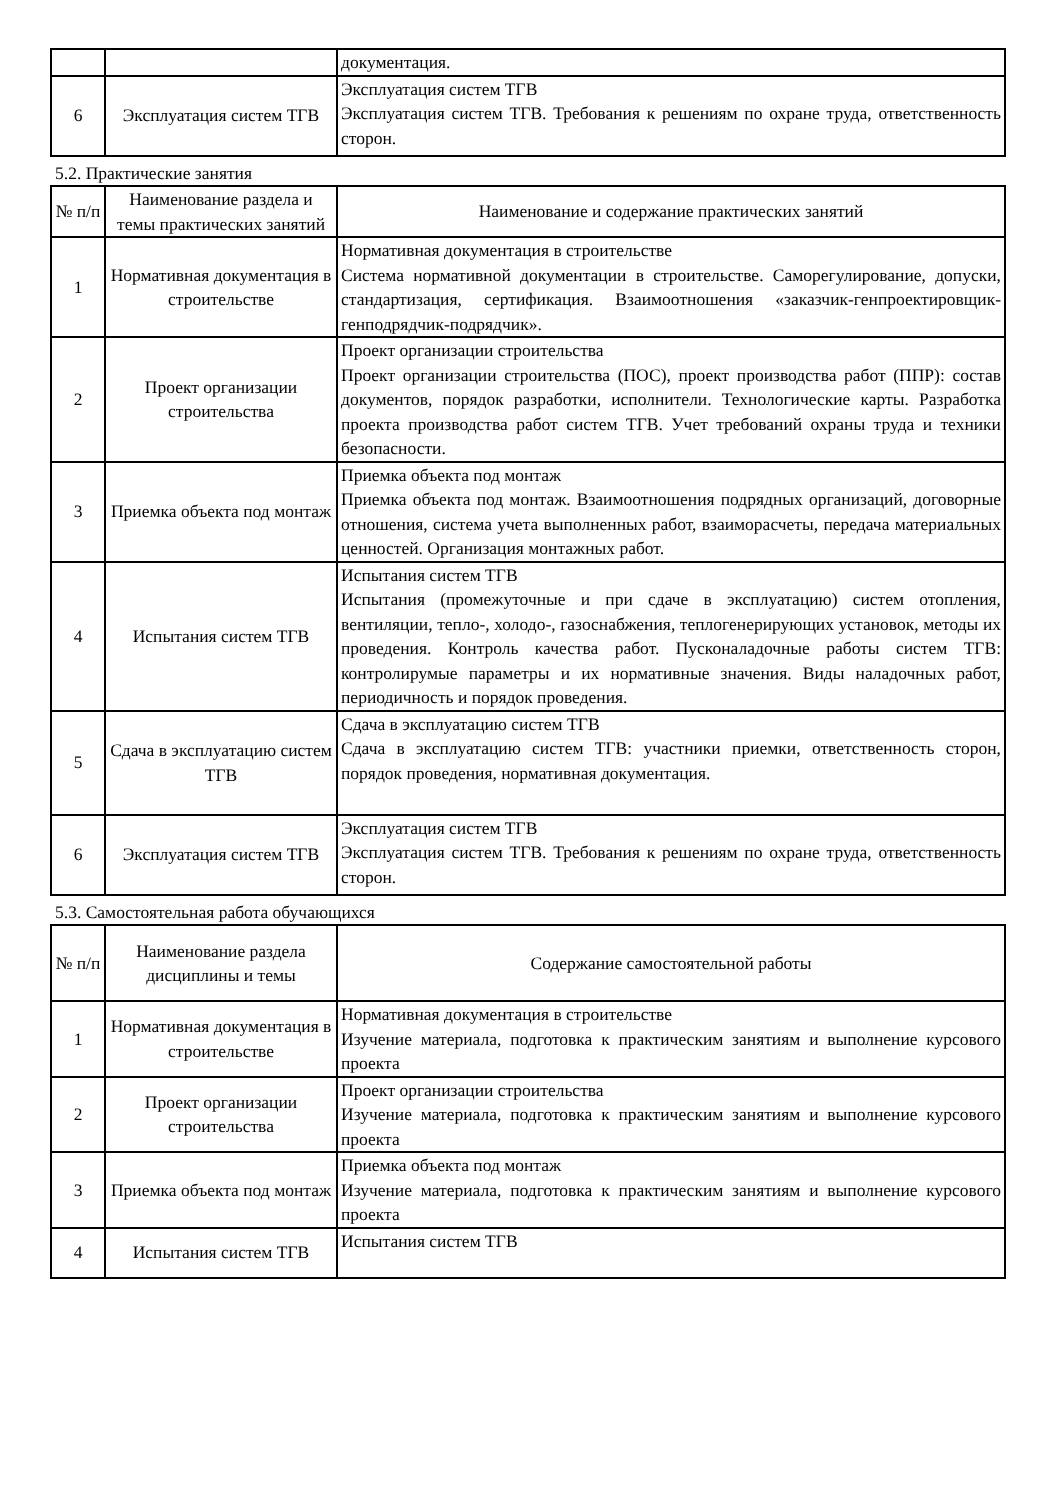| | | документация. |
| 6 | Эксплуатация систем ТГВ | Эксплуатация систем ТГВ Эксплуатация систем ТГВ. Требования к решениям по охране труда, ответственность сторон. |
5.2. Практические занятия
| № п/п | Наименование раздела и темы практических занятий | Наименование и содержание практических занятий |
| --- | --- | --- |
| 1 | Нормативная документация в строительстве | Нормативная документация в строительстве Система нормативной документации в строительстве. Саморегулирование, допуски, стандартизация, сертификация. Взаимоотношения «заказчик-генпроектировщик-генподрядчик-подрядчик». |
| 2 | Проект организации строительства | Проект организации строительства Проект организации строительства (ПОС), проект производства работ (ППР): состав документов, порядок разработки, исполнители. Технологические карты. Разработка проекта производства работ систем ТГВ. Учет требований охраны труда и техники безопасности. |
| 3 | Приемка объекта под монтаж | Приемка объекта под монтаж Приемка объекта под монтаж. Взаимоотношения подрядных организаций, договорные отношения, система учета выполненных работ, взаиморасчеты, передача материальных ценностей. Организация монтажных работ. |
| 4 | Испытания систем ТГВ | Испытания систем ТГВ Испытания (промежуточные и при сдаче в эксплуатацию) систем отопления, вентиляции, тепло-, холодо-, газоснабжения, теплогенерирующих установок, методы их проведения. Контроль качества работ. Пусконаладочные работы систем ТГВ: контролирумые параметры и их нормативные значения. Виды наладочных работ, периодичность и порядок проведения. |
| 5 | Сдача в эксплуатацию систем ТГВ | Сдача в эксплуатацию систем ТГВ Сдача в эксплуатацию систем ТГВ: участники приемки, ответственность сторон, порядок проведения, нормативная документация. |
| 6 | Эксплуатация систем ТГВ | Эксплуатация систем ТГВ Эксплуатация систем ТГВ. Требования к решениям по охране труда, ответственность сторон. |
5.3. Самостоятельная работа обучающихся
| № п/п | Наименование раздела дисциплины и темы | Содержание самостоятельной работы |
| --- | --- | --- |
| 1 | Нормативная документация в строительстве | Нормативная документация в строительстве Изучение материала, подготовка к практическим занятиям и выполнение курсового проекта |
| 2 | Проект организации строительства | Проект организации строительства Изучение материала, подготовка к практическим занятиям и выполнение курсового проекта |
| 3 | Приемка объекта под монтаж | Приемка объекта под монтаж Изучение материала, подготовка к практическим занятиям и выполнение курсового проекта |
| 4 | Испытания систем ТГВ | Испытания систем ТГВ |